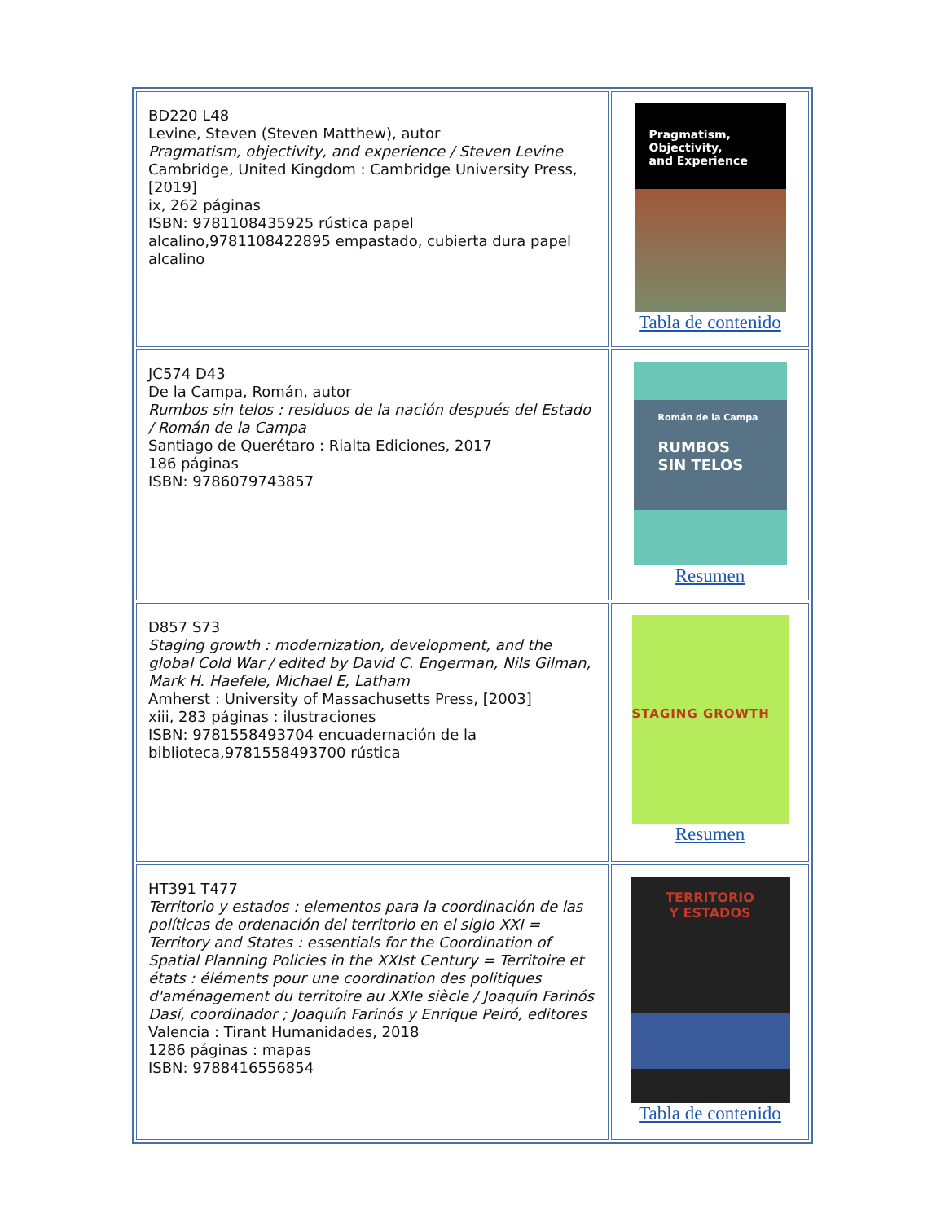| BD220 L48 Levine, Steven (Steven Matthew), autor Pragmatism, objectivity, and experience / Steven Levine Cambridge, United Kingdom : Cambridge University Press, [2019] ix, 262 páginas ISBN: 9781108435925 rústica papel alcalino,9781108422895 empastado, cubierta dura papel alcalino | Pragmatism, Objectivity, and Experience Tabla de contenido |
| JC574 D43 De la Campa, Román, autor Rumbos sin telos : residuos de la nación después del Estado / Román de la Campa Santiago de Querétaro : Rialta Ediciones, 2017 186 páginas ISBN: 9786079743857 | Román de la Campa RUMBOS SIN TELOS Resumen |
| D857 S73 Staging growth : modernization, development, and the global Cold War / edited by David C. Engerman, Nils Gilman, Mark H. Haefele, Michael E, Latham Amherst : University of Massachusetts Press, [2003] xiii, 283 páginas : ilustraciones ISBN: 9781558493704 encuadernación de la biblioteca,9781558493700 rústica | STAGING GROWTH Resumen |
| HT391 T477 Territorio y estados : elementos para la coordinación de las políticas de ordenación del territorio en el siglo XXI = Territory and States : essentials for the Coordination of Spatial Planning Policies in the XXIst Century = Territoire et états : éléments pour une coordination des politiques d'aménagement du territoire au XXIe siècle / Joaquín Farinós Dasí, coordinador ; Joaquín Farinós y Enrique Peiró, editores Valencia : Tirant Humanidades, 2018 1286 páginas : mapas ISBN: 9788416556854 | TERRITORIO Y ESTADOS Tabla de contenido |